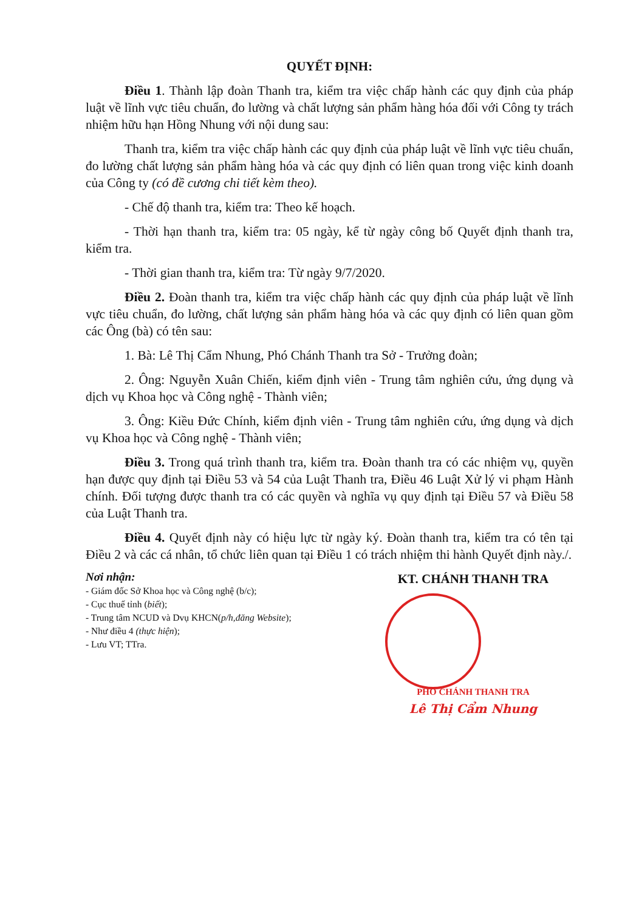QUYẾT ĐỊNH:
Điều 1. Thành lập đoàn Thanh tra, kiểm tra việc chấp hành các quy định của pháp luật về lĩnh vực tiêu chuẩn, đo lường và chất lượng sản phẩm hàng hóa đối với Công ty trách nhiệm hữu hạn Hồng Nhung với nội dung sau:
Thanh tra, kiểm tra việc chấp hành các quy định của pháp luật về lĩnh vực tiêu chuẩn, đo lường chất lượng sản phẩm hàng hóa và các quy định có liên quan trong việc kinh doanh của Công ty (có đề cương chi tiết kèm theo).
- Chế độ thanh tra, kiểm tra: Theo kế hoạch.
- Thời hạn thanh tra, kiểm tra: 05 ngày, kể từ ngày công bố Quyết định thanh tra, kiểm tra.
- Thời gian thanh tra, kiểm tra: Từ ngày 9/7/2020.
Điều 2. Đoàn thanh tra, kiểm tra việc chấp hành các quy định của pháp luật về lĩnh vực tiêu chuẩn, đo lường, chất lượng sản phẩm hàng hóa và các quy định có liên quan gồm các Ông (bà) có tên sau:
1. Bà: Lê Thị Cẩm Nhung, Phó Chánh Thanh tra Sở - Trưởng đoàn;
2. Ông: Nguyễn Xuân Chiến, kiểm định viên - Trung tâm nghiên cứu, ứng dụng và dịch vụ Khoa học và Công nghệ - Thành viên;
3. Ông: Kiều Đức Chính, kiểm định viên - Trung tâm nghiên cứu, ứng dụng và dịch vụ Khoa học và Công nghệ - Thành viên;
Điều 3. Trong quá trình thanh tra, kiểm tra. Đoàn thanh tra có các nhiệm vụ, quyền hạn được quy định tại Điều 53 và 54 của Luật Thanh tra, Điều 46 Luật Xử lý vi phạm Hành chính. Đối tượng được thanh tra có các quyền và nghĩa vụ quy định tại Điều 57 và Điều 58 của Luật Thanh tra.
Điều 4. Quyết định này có hiệu lực từ ngày ký. Đoàn thanh tra, kiểm tra có tên tại Điều 2 và các cá nhân, tổ chức liên quan tại Điều 1 có trách nhiệm thi hành Quyết định này./.
Nơi nhận:
- Giám đốc Sở Khoa học và Công nghệ (b/c);
- Cục thuế tỉnh (biết);
- Trung tâm NCUD và Dvụ KHCN(p/h,đăng Website);
- Như điều 4 (thực hiện);
- Lưu VT; TTra.
KT. CHÁNH THANH TRA
PHÓ CHÁNH THANH TRA
Lê Thị Cẩm Nhung